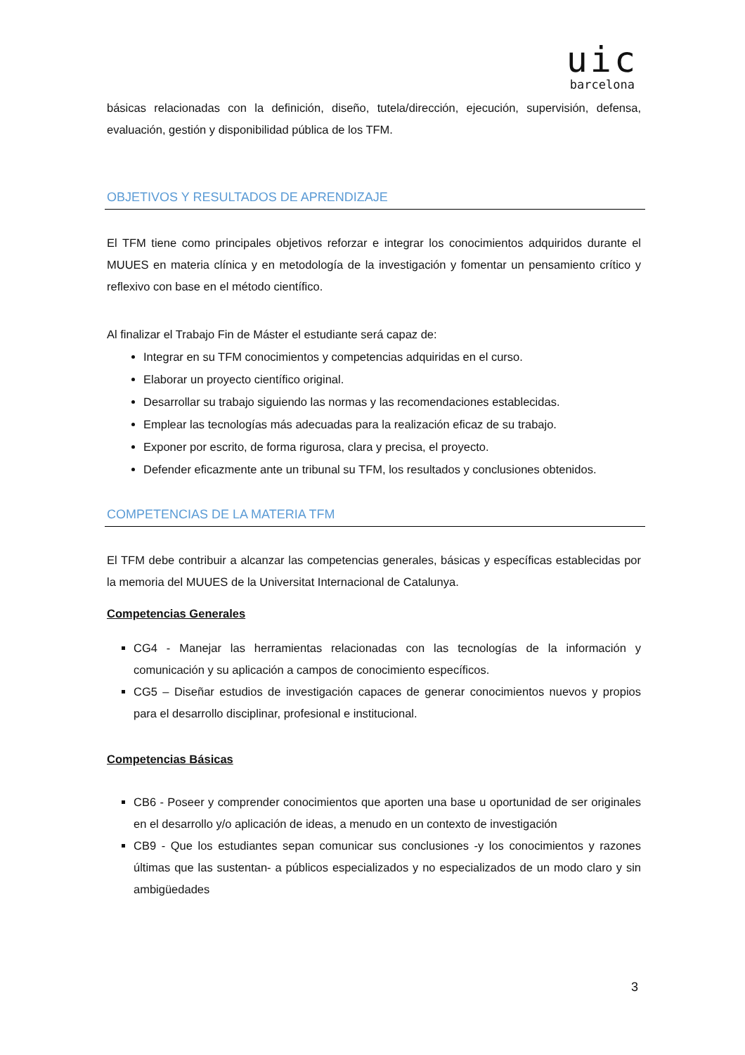uic
barcelona
básicas relacionadas con la definición, diseño, tutela/dirección, ejecución, supervisión, defensa, evaluación, gestión y disponibilidad pública de los TFM.
OBJETIVOS Y RESULTADOS DE APRENDIZAJE
El TFM tiene como principales objetivos reforzar e integrar los conocimientos adquiridos durante el MUUES en materia clínica y en metodología de la investigación y fomentar un pensamiento crítico y reflexivo con base en el método científico.
Al finalizar el Trabajo Fin de Máster el estudiante será capaz de:
Integrar en su TFM conocimientos y competencias adquiridas en el curso.
Elaborar un proyecto científico original.
Desarrollar su trabajo siguiendo las normas y las recomendaciones establecidas.
Emplear las tecnologías más adecuadas para la realización eficaz de su trabajo.
Exponer por escrito, de forma rigurosa, clara y precisa, el proyecto.
Defender eficazmente ante un tribunal su TFM, los resultados y conclusiones obtenidos.
COMPETENCIAS DE LA MATERIA TFM
El TFM debe contribuir a alcanzar las competencias generales, básicas y específicas establecidas por la memoria del MUUES de la Universitat Internacional de Catalunya.
Competencias Generales
CG4 - Manejar las herramientas relacionadas con las tecnologías de la información y comunicación y su aplicación a campos de conocimiento específicos.
CG5 – Diseñar estudios de investigación capaces de generar conocimientos nuevos y propios para el desarrollo disciplinar, profesional e institucional.
Competencias Básicas
CB6 - Poseer y comprender conocimientos que aporten una base u oportunidad de ser originales en el desarrollo y/o aplicación de ideas, a menudo en un contexto de investigación
CB9 - Que los estudiantes sepan comunicar sus conclusiones -y los conocimientos y razones últimas que las sustentan- a públicos especializados y no especializados de un modo claro y sin ambigüedades
3